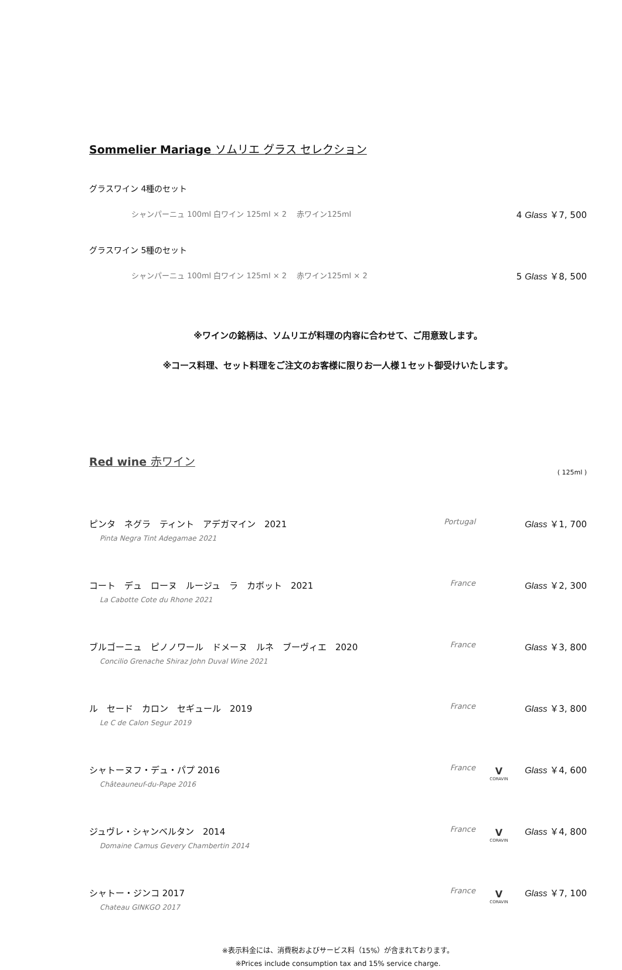Sommelier Mariage ソムリエ グラス セレクション
グラスワイン 4種のセット
シャンパーニュ 100ml 白ワイン 125ml × 2　 赤ワイン125ml 4 Glass ￥7, 500
グラスワイン 5種のセット
シャンパーニュ 100ml 白ワイン 125ml × 2　 赤ワイン125ml × 2 5 Glass ￥8, 500
※ワインの銘柄は、ソムリエが料理の内容に合わせて、ご用意致します。
※コース料理、セット料理をご注文のお客様に限りお一人様１セット御受けいたします。
Red wine 赤ワイン
( 125ml )
ピンタ　ネグラ　ティント　アデガマイン　2021
Pinta Negra Tint Adegamae 2021
Portugal
Glass ￥1, 700
コート　デュ　ローヌ　ルージュ　ラ　カボット　2021
La Cabotte Cote du Rhone 2021
France
Glass ￥2, 300
ブルゴーニュ　ピノノワール　ドメーヌ　ルネ　ブーヴィエ　2020
Concilio Grenache Shiraz John Duval Wine 2021
France
Glass ￥3, 800
ル　セード　カロン　セギュール　2019
Le C de Calon Segur 2019
France
Glass ￥3, 800
シャトーヌフ・デュ・パプ 2016
Châteauneuf-du-Pape 2016
France
V
CORAVIN
Glass ￥4, 600
ジュヴレ・シャンベルタン　2014
Domaine Camus Gevery Chambertin 2014
France
V
CORAVIN
Glass ￥4, 800
シャトー・ジンコ 2017
Chateau GINKGO 2017
France
V
CORAVIN
Glass ￥7, 100
※表示料金には、消費税およびサービス料（15%）が含まれております。
※Prices include consumption tax and 15% service charge.